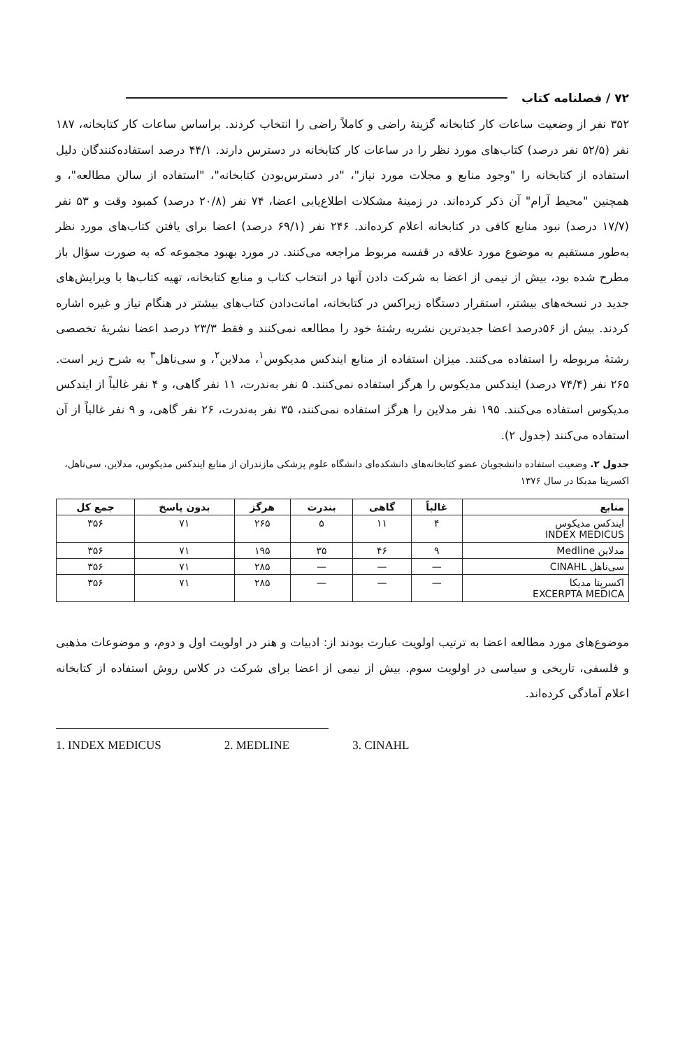۷۲ / فصلنامه کتاب
۳۵۲ نفر از وضعیت ساعات کار کتابخانه گزینهٔ راضی و کاملاً راضی را انتخاب کردند. براساس ساعات کار کتابخانه، ۱۸۷ نفر (۵۲/۵ نفر درصد) کتاب‌های مورد نظر را در ساعات کار کتابخانه در دسترس دارند. ۴۴/۱ درصد استفاده‌کنندگان دلیل استفاده از کتابخانه را "وجود منابع و مجلات مورد نیاز"، "در دسترس‌بودن کتابخانه"، "استفاده از سالن مطالعه"، و همچنین "محیط آرام" آن ذکر کرده‌اند. در زمینهٔ مشکلات اطلاع‌یابی اعضا، ۷۴ نفر (۲۰/۸ درصد) کمبود وقت و ۵۳ نفر (۱۷/۷ درصد) نبود منابع کافی در کتابخانه اعلام کرده‌اند. ۲۴۶ نفر (۶۹/۱ درصد) اعضا برای یافتن کتاب‌های مورد نظر به‌طور مستقیم به موضوع مورد علاقه در قفسه مربوط مراجعه می‌کنند. در مورد بهبود مجموعه که به صورت سؤال باز مطرح شده بود، بیش از نیمی از اعضا به شرکت دادن آنها در انتخاب کتاب و منابع کتابخانه، تهیه کتاب‌ها با ویرایش‌های جدید در نسخه‌های بیشتر، استقرار دستگاه زیراکس در کتابخانه، امانت‌دادن کتاب‌های بیشتر در هنگام نیاز و غیره اشاره کردند. بیش از ۵۶درصد اعضا جدیدترین نشریه رشتهٔ خود را مطالعه نمی‌کنند و فقط ۲۳/۳ درصد اعضا نشریهٔ تخصصی رشتهٔ مربوطه را استفاده می‌کنند. میزان استفاده از منابع ایندکس مدیکوس<sup>۱</sup>، مدلاین<sup>۲</sup>، و سی‌ناهل<sup>۳</sup> به شرح زیر است. ۲۶۵ نفر (۷۴/۴ درصد) ایندکس مدیکوس را هرگز استفاده نمی‌کنند. ۵ نفر به‌ندرت، ۱۱ نفر گاهی، و ۴ نفر غالباً از ایندکس مدیکوس استفاده می‌کنند. ۱۹۵ نفر مدلاین را هرگز استفاده نمی‌کنند، ۳۵ نفر به‌ندرت، ۲۶ نفر گاهی، و ۹ نفر غالباً از آن استفاده می‌کنند (جدول ۲).
جدول ۲. وضعیت استفاده دانشجویان عضو کتابخانه‌های دانشکده‌ای دانشگاه علوم پزشکی مازندران از منابع ایندکس مدیکوس، مدلاین، سی‌ناهل، اکسرپتا مدیکا در سال ۱۳۷۶
| منابع | غالباً | گاهی | بندرت | هرگز | بدون پاسخ | جمع کل |
| --- | --- | --- | --- | --- | --- | --- |
| ایندکس مدیکوس INDEX MEDICUS | ۴ | ۱۱ | ۵ | ۲۶۵ | ۷۱ | ۳۵۶ |
| مدلاین Medline | ۹ | ۴۶ | ۳۵ | ۱۹۵ | ۷۱ | ۳۵۶ |
| سی‌ناهل CINAHL | — | — | — | ۲۸۵ | ۷۱ | ۳۵۶ |
| اکسرپتا مدیکا EXCERPTA MEDICA | — | — | — | ۲۸۵ | ۷۱ | ۳۵۶ |
موضوع‌های مورد مطالعه اعضا به ترتیب اولویت عبارت بودند از: ادبیات و هنر در اولویت اول و دوم، و موضوعات مذهبی و فلسفی، تاریخی و سیاسی در اولویت سوم. بیش از نیمی از اعضا برای شرکت در کلاس روش استفاده از کتابخانه اعلام آمادگی کرده‌اند.
1. INDEX MEDICUS 2. MEDLINE 3. CINAHL